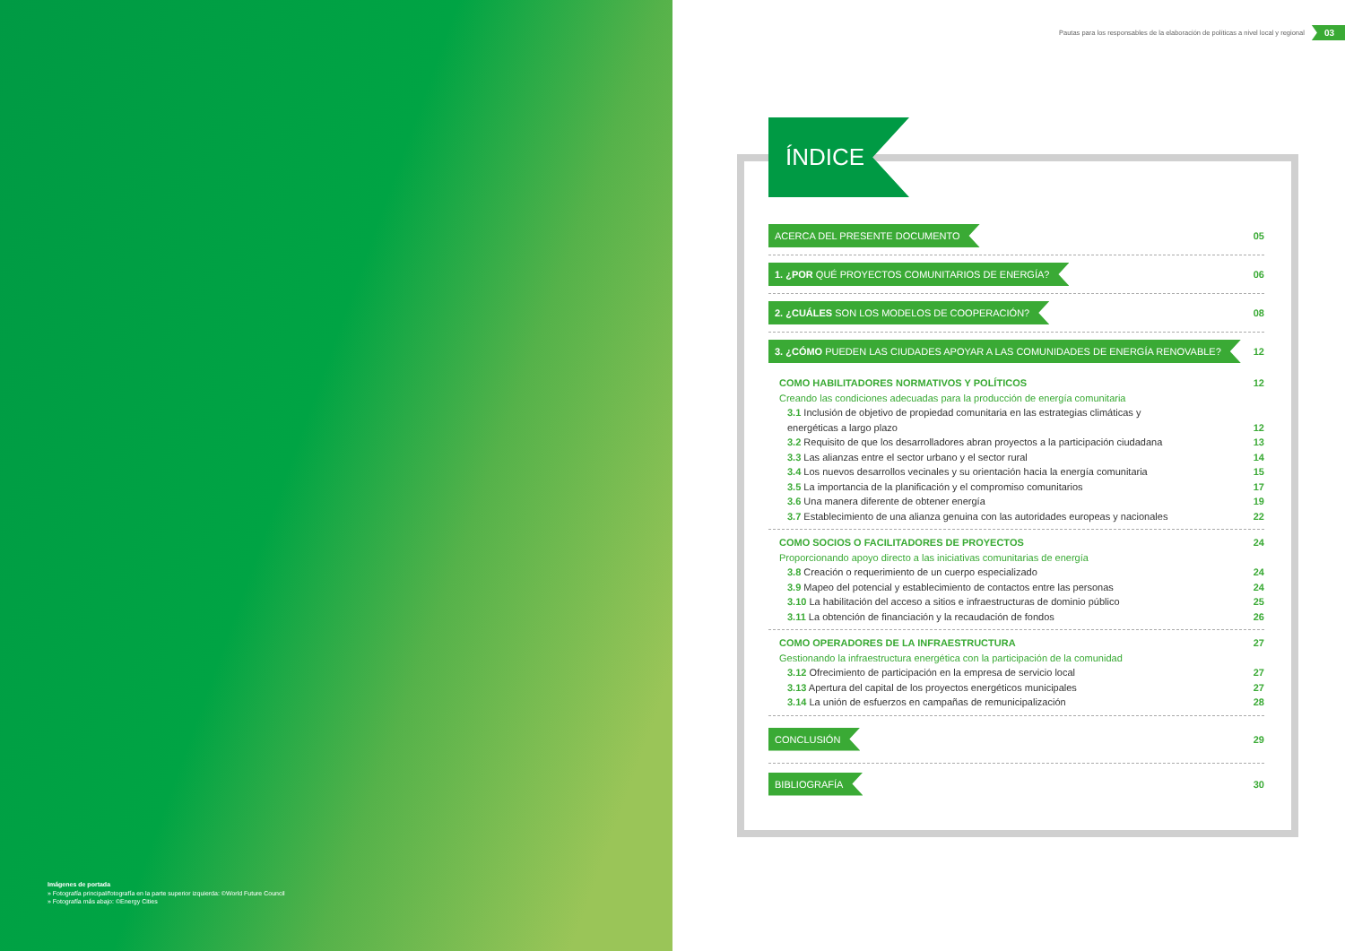Imágenes de portada
» Fotografía principal/fotografía en la parte superior izquierda: ©World Future Council
» Fotografía más abajo: ©Energy Cities
Pautas para los responsables de la elaboración de políticas a nivel local y regional 03
ÍNDICE
ACERCA DEL PRESENTE DOCUMENTO 05
1. ¿POR QUÉ PROYECTOS COMUNITARIOS DE ENERGÍA? 06
2. ¿CUÁLES SON LOS MODELOS DE COOPERACIÓN? 08
3. ¿CÓMO PUEDEN LAS CIUDADES APOYAR A LAS COMUNIDADES DE ENERGÍA RENOVABLE? 12
COMO HABILITADORES NORMATIVOS Y POLÍTICOS 12
Creando las condiciones adecuadas para la producción de energía comunitaria
3.1 Inclusión de objetivo de propiedad comunitaria en las estrategias climáticas y
energéticas a largo plazo 12
3.2 Requisito de que los desarrolladores abran proyectos a la participación ciudadana 13
3.3 Las alianzas entre el sector urbano y el sector rural 14
3.4 Los nuevos desarrollos vecinales y su orientación hacia la energía comunitaria 15
3.5 La importancia de la planificación y el compromiso comunitarios 17
3.6 Una manera diferente de obtener energía 19
3.7 Establecimiento de una alianza genuina con las autoridades europeas y nacionales 22
COMO SOCIOS O FACILITADORES DE PROYECTOS 24
Proporcionando apoyo directo a las iniciativas comunitarias de energía
3.8 Creación o requerimiento de un cuerpo especializado 24
3.9 Mapeo del potencial y establecimiento de contactos entre las personas 24
3.10 La habilitación del acceso a sitios e infraestructuras de dominio público 25
3.11 La obtención de financiación y la recaudación de fondos 26
COMO OPERADORES DE LA INFRAESTRUCTURA 27
Gestionando la infraestructura energética con la participación de la comunidad
3.12 Ofrecimiento de participación en la empresa de servicio local 27
3.13 Apertura del capital de los proyectos energéticos municipales 27
3.14 La unión de esfuerzos en campañas de remunicipalización 28
CONCLUSIÓN 29
BIBLIOGRAFÍA 30